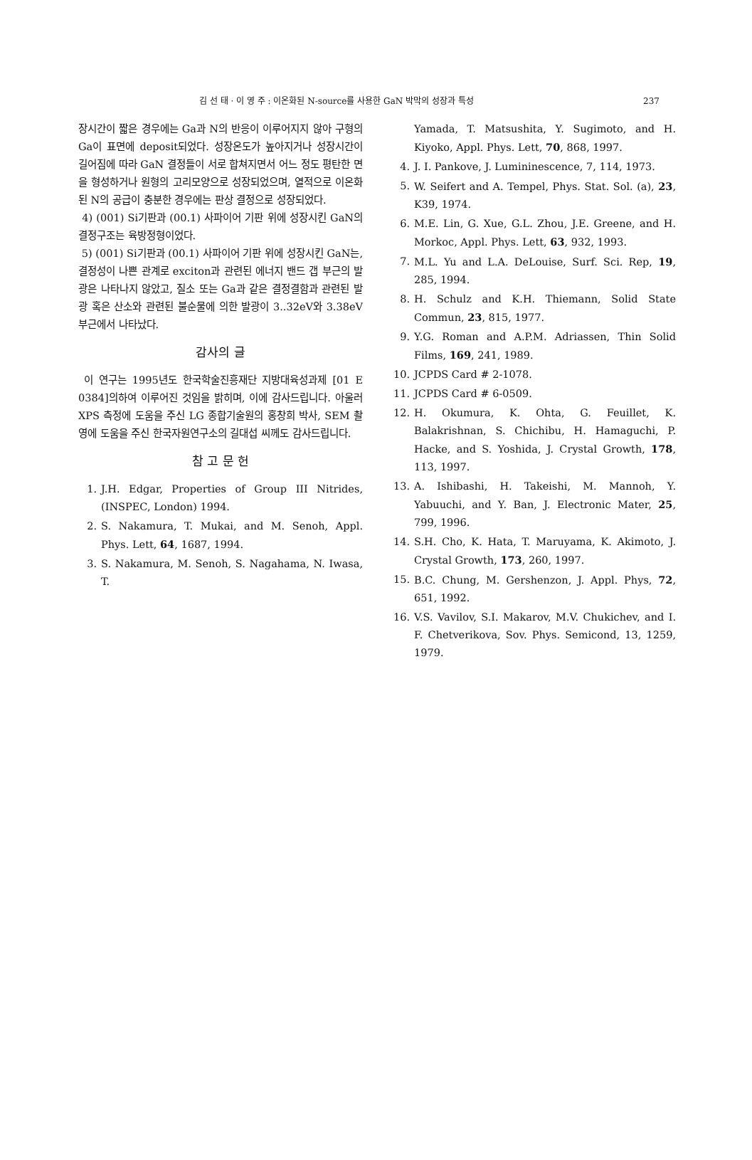김 선 태 · 이 영 주 : 이온화된 N-source를 사용한 GaN 박막의 성장과 특성 237
장시간이 짧은 경우에는 Ga과 N의 반응이 이루어지지 않아 구형의 Ga이 표면에 deposit되었다. 성장온도가 높아지거나 성장시간이 길어짐에 따라 GaN 결정들이 서로 합쳐지면서 어느 정도 평탄한 면을 형성하거나 원형의 고리모양으로 성장되었으며, 열적으로 이온화된 N의 공급이 충분한 경우에는 판상 결정으로 성장되었다.
4) (001) Si기판과 (00.1) 사파이어 기판 위에 성장시킨 GaN의 결정구조는 육방정형이었다.
5) (001) Si기판과 (00.1) 사파이어 기판 위에 성장시킨 GaN는, 결정성이 나쁜 관계로 exciton과 관련된 에너지 밴드 갭 부근의 발광은 나타나지 않았고, 질소 또는 Ga과 같은 결정결함과 관련된 발광 혹은 산소와 관련된 불순물에 의한 발광이 3..32eV와 3.38eV부근에서 나타났다.
감사의 글
이 연구는 1995년도 한국학술진흥재단 지방대육성과제 [01 E 0384]의하여 이루어진 것임을 밝히며, 이에 감사드립니다. 아울러 XPS 측정에 도움을 주신 LG 종합기술원의 홍창희 박사, SEM 촬영에 도움을 주신 한국자원연구소의 길대섭 씨께도 감사드립니다.
참 고 문 헌
1. J.H. Edgar, Properties of Group III Nitrides, (INSPEC, London) 1994.
2. S. Nakamura, T. Mukai, and M. Senoh, Appl. Phys. Lett, 64, 1687, 1994.
3. S. Nakamura, M. Senoh, S. Nagahama, N. Iwasa, T.
Yamada, T. Matsushita, Y. Sugimoto, and H. Kiyoko, Appl. Phys. Lett, 70, 868, 1997.
4. J. I. Pankove, J. Lumininescence, 7, 114, 1973.
5. W. Seifert and A. Tempel, Phys. Stat. Sol. (a), 23, K39, 1974.
6. M.E. Lin, G. Xue, G.L. Zhou, J.E. Greene, and H. Morkoc, Appl. Phys. Lett, 63, 932, 1993.
7. M.L. Yu and L.A. DeLouise, Surf. Sci. Rep, 19, 285, 1994.
8. H. Schulz and K.H. Thiemann, Solid State Commun, 23, 815, 1977.
9. Y.G. Roman and A.P.M. Adriassen, Thin Solid Films, 169, 241, 1989.
10. JCPDS Card # 2-1078.
11. JCPDS Card # 6-0509.
12. H. Okumura, K. Ohta, G. Feuillet, K. Balakrishnan, S. Chichibu, H. Hamaguchi, P. Hacke, and S. Yoshida, J. Crystal Growth, 178, 113, 1997.
13. A. Ishibashi, H. Takeishi, M. Mannoh, Y. Yabuuchi, and Y. Ban, J. Electronic Mater, 25, 799, 1996.
14. S.H. Cho, K. Hata, T. Maruyama, K. Akimoto, J. Crystal Growth, 173, 260, 1997.
15. B.C. Chung, M. Gershenzon, J. Appl. Phys, 72, 651, 1992.
16. V.S. Vavilov, S.I. Makarov, M.V. Chukichev, and I. F. Chetverikova, Sov. Phys. Semicond, 13, 1259, 1979.